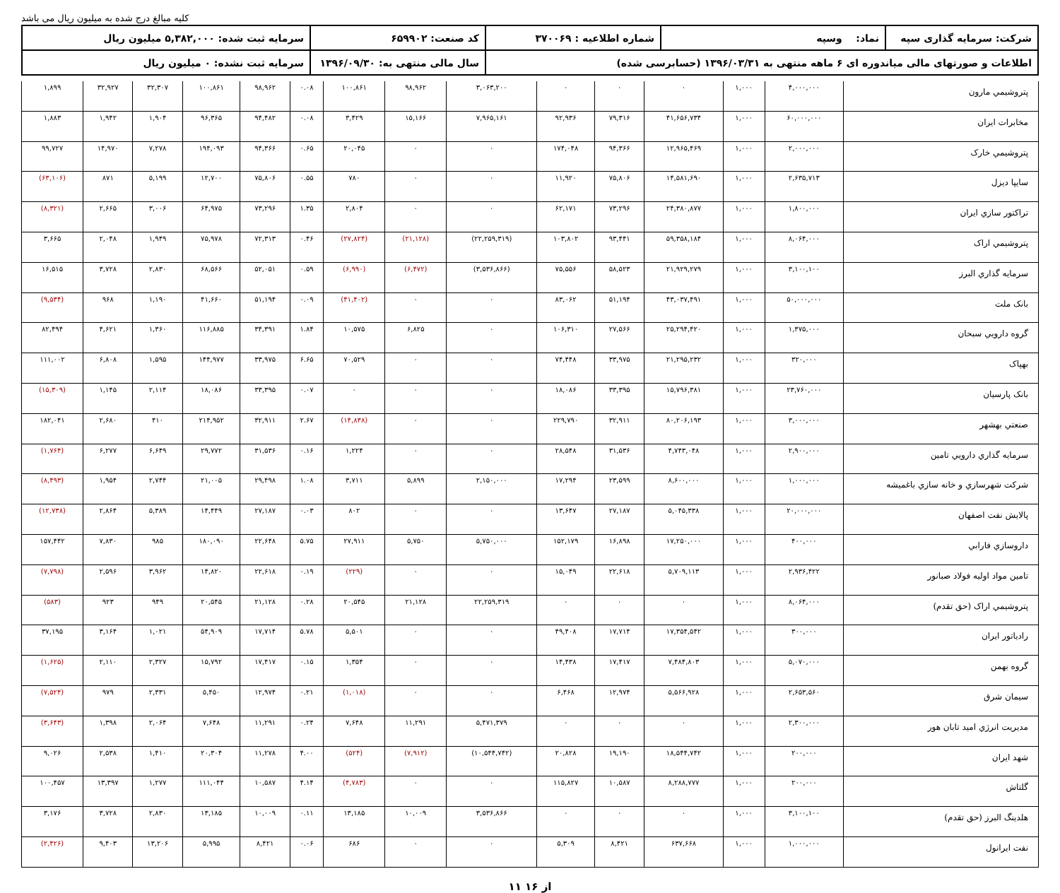کلیه مبالغ درج شده به میلیون ریال می باشد
| شرکت: سرمایه گذاری سپه | نماد: وسپه | شماره اطلاعیه : ۳۷۰۰۶۹ | کد صنعت: ۶۵۹۹۰۲ | سرمایه ثبت شده: ۵,۳۸۲,۰۰۰ میلیون ریال |
| اطلاعات و صورتهای مالی میاندوره ای ۶ ماهه منتهی به ۱۳۹۶/۰۳/۳۱ (حسابرسی شده) | | | سال مالی منتهی به: ۱۳۹۶/۰۹/۳۰ | سرمایه ثبت نشده: ۰ میلیون ریال |
| پتروشيمي مارون | ۴,۰۰۰,۰۰۰ | ۱,۰۰۰ | ۰ | ۰ | ۰ | ۳,۰۶۳,۲۰۰ | ۹۸,۹۶۲ | ۱۰۰,۸۶۱ | ۰.۰۸ | ۹۸,۹۶۲ | ۱۰۰,۸۶۱ | ۳۲,۳۰۷ | ۳۲,۹۲۷ | ۱,۸۹۹ |
| مخابرات ايران | ۶۰,۰۰۰,۰۰۰ | ۱,۰۰۰ | ۴۱,۶۵۶,۷۳۴ | ۷۹,۳۱۶ | ۹۲,۹۳۶ | ۷,۹۶۵,۱۶۱ | ۱۵,۱۶۶ | ۳,۴۲۹ | ۰.۰۸ | ۹۴,۴۸۲ | ۹۶,۳۶۵ | ۱,۹۰۴ | ۱,۹۴۲ | ۱,۸۸۳ |
| پتروشيمي خارک | ۲,۰۰۰,۰۰۰ | ۱,۰۰۰ | ۱۲,۹۶۵,۴۶۹ | ۹۴,۳۶۶ | ۱۷۴,۰۴۸ | ۰ | ۰ | ۲۰,۰۴۵ | ۰.۶۵ | ۹۴,۳۶۶ | ۱۹۴,۰۹۳ | ۷,۲۷۸ | ۱۴,۹۷۰ | ۹۹,۷۲۷ |
| سايپا ديزل | ۲,۶۳۵,۷۱۳ | ۱,۰۰۰ | ۱۴,۵۸۱,۶۹۰ | ۷۵,۸۰۶ | ۱۱,۹۲۰ | ۰ | ۰ | ۷۸۰ | ۰.۵۵ | ۷۵,۸۰۶ | ۱۲,۷۰۰ | ۵,۱۹۹ | ۸۷۱ | (۶۳,۱۰۶) |
| تراکتور سازي ايران | ۱,۸۰۰,۰۰۰ | ۱,۰۰۰ | ۲۴,۳۸۰,۸۷۷ | ۷۳,۲۹۶ | ۶۲,۱۷۱ | ۰ | ۰ | ۲,۸۰۴ | ۱.۳۵ | ۷۳,۲۹۶ | ۶۴,۹۷۵ | ۳,۰۰۶ | ۲,۶۶۵ | (۸,۳۲۱) |
| پتروشيمي اراک | ۸,۰۶۴,۰۰۰ | ۱,۰۰۰ | ۵۹,۳۵۸,۱۸۴ | ۹۳,۴۴۱ | ۱۰۳,۸۰۲ | (۲۲,۲۵۹,۳۱۹) | (۲۱,۱۲۸) | (۲۷,۸۲۴) | ۰.۴۶ | ۷۲,۳۱۳ | ۷۵,۹۷۸ | ۱,۹۴۹ | ۲,۰۴۸ | ۳,۶۶۵ |
| سرمايه گذاري البرز | ۳,۱۰۰,۱۰۰ | ۱,۰۰۰ | ۲۱,۹۲۹,۲۷۹ | ۵۸,۵۲۳ | ۷۵,۵۵۶ | (۳,۵۳۶,۸۶۶) | (۶,۴۷۲) | (۶,۹۹۰) | ۰.۵۹ | ۵۲,۰۵۱ | ۶۸,۵۶۶ | ۲,۸۳۰ | ۳,۷۲۸ | ۱۶,۵۱۵ |
| بانک ملت | ۵۰,۰۰۰,۰۰۰ | ۱,۰۰۰ | ۴۳,۰۳۷,۴۹۱ | ۵۱,۱۹۴ | ۸۳,۰۶۲ | ۰ | ۰ | (۴۱,۴۰۲) | ۰.۰۹ | ۵۱,۱۹۴ | ۴۱,۶۶۰ | ۱,۱۹۰ | ۹۶۸ | (۹,۵۳۴) |
| گروه دارويي سبحان | ۱,۳۷۵,۰۰۰ | ۱,۰۰۰ | ۲۵,۲۹۴,۴۲۰ | ۲۷,۵۶۶ | ۱۰۶,۳۱۰ | ۰ | ۶,۸۲۵ | ۱۰,۵۷۵ | ۱.۸۴ | ۳۴,۳۹۱ | ۱۱۶,۸۸۵ | ۱,۳۶۰ | ۴,۶۲۱ | ۸۲,۴۹۴ |
| بهپاک | ۳۲۰,۰۰۰ | ۱,۰۰۰ | ۲۱,۲۹۵,۲۳۲ | ۳۳,۹۷۵ | ۷۴,۴۴۸ | ۰ | ۰ | ۷۰,۵۲۹ | ۶.۶۵ | ۳۳,۹۷۵ | ۱۴۴,۹۷۷ | ۱,۵۹۵ | ۶,۸۰۸ | ۱۱۱,۰۰۲ |
| بانک پارسيان | ۲۳,۷۶۰,۰۰۰ | ۱,۰۰۰ | ۱۵,۷۹۶,۳۸۱ | ۳۳,۳۹۵ | ۱۸,۰۸۶ | ۰ | ۰ | ۰ | ۰.۰۷ | ۳۳,۳۹۵ | ۱۸,۰۸۶ | ۲,۱۱۴ | ۱,۱۴۵ | (۱۵,۳۰۹) |
| صنعتي بهشهر | ۳,۰۰۰,۰۰۰ | ۱,۰۰۰ | ۸۰,۲۰۶,۱۹۳ | ۳۲,۹۱۱ | ۲۲۹,۷۹۰ | ۰ | ۰ | (۱۴,۸۳۸) | ۲.۶۷ | ۳۲,۹۱۱ | ۲۱۴,۹۵۲ | ۴۱۰ | ۲,۶۸۰ | ۱۸۲,۰۴۱ |
| سرمايه گذاري دارويي تامين | ۲,۹۰۰,۰۰۰ | ۱,۰۰۰ | ۴,۷۴۳,۰۴۸ | ۳۱,۵۳۶ | ۲۸,۵۴۸ | ۰ | ۰ | ۱,۲۲۴ | ۰.۱۶ | ۳۱,۵۳۶ | ۲۹,۷۷۲ | ۶,۶۴۹ | ۶,۲۷۷ | (۱,۷۶۴) |
| شرکت شهرسازي و خانه سازي باغميشه | ۱,۰۰۰,۰۰۰ | ۱,۰۰۰ | ۸,۶۰۰,۰۰۰ | ۲۳,۵۹۹ | ۱۷,۲۹۴ | ۲,۱۵۰,۰۰۰ | ۵,۸۹۹ | ۳,۷۱۱ | ۱.۰۸ | ۲۹,۴۹۸ | ۲۱,۰۰۵ | ۲,۷۴۴ | ۱,۹۵۴ | (۸,۴۹۳) |
| پالايش نفت اصفهان | ۲۰,۰۰۰,۰۰۰ | ۱,۰۰۰ | ۵,۰۴۵,۳۳۸ | ۲۷,۱۸۷ | ۱۳,۶۴۷ | ۰ | ۰ | ۸۰۲ | ۰.۰۳ | ۲۷,۱۸۷ | ۱۴,۴۴۹ | ۵,۳۸۹ | ۲,۸۶۴ | (۱۲,۷۳۸) |
| داروسازي فارابي | ۴۰۰,۰۰۰ | ۱,۰۰۰ | ۱۷,۲۵۰,۰۰۰ | ۱۶,۸۹۸ | ۱۵۲,۱۷۹ | ۵,۷۵۰,۰۰۰ | ۵,۷۵۰ | ۲۷,۹۱۱ | ۵.۷۵ | ۲۲,۶۴۸ | ۱۸۰,۰۹۰ | ۹۸۵ | ۷,۸۳۰ | ۱۵۷,۴۴۲ |
| تامين مواد اوليه فولاد صبانور | ۲,۹۳۶,۴۲۲ | ۱,۰۰۰ | ۵,۷۰۹,۱۱۳ | ۲۲,۶۱۸ | ۱۵,۰۴۹ | ۰ | ۰ | (۲۲۹) | ۰.۱۹ | ۲۲,۶۱۸ | ۱۴,۸۲۰ | ۳,۹۶۲ | ۲,۵۹۶ | (۷,۷۹۸) |
| پتروشيمي اراک (حق تقدم) | ۸,۰۶۴,۰۰۰ | ۱,۰۰۰ | ۰ | ۰ | ۰ | ۲۲,۲۵۹,۳۱۹ | ۲۱,۱۲۸ | ۲۰,۵۴۵ | ۰.۲۸ | ۲۱,۱۲۸ | ۲۰,۵۴۵ | ۹۴۹ | ۹۲۳ | (۵۸۳) |
| رادياتور ايران | ۳۰۰,۰۰۰ | ۱,۰۰۰ | ۱۷,۳۵۴,۵۴۲ | ۱۷,۷۱۴ | ۴۹,۴۰۸ | ۰ | ۰ | ۵,۵۰۱ | ۵.۷۸ | ۱۷,۷۱۴ | ۵۴,۹۰۹ | ۱,۰۲۱ | ۳,۱۶۴ | ۳۷,۱۹۵ |
| گروه بهمن | ۵,۰۷۰,۰۰۰ | ۱,۰۰۰ | ۷,۴۸۴,۸۰۳ | ۱۷,۴۱۷ | ۱۴,۴۳۸ | ۰ | ۰ | ۱,۳۵۴ | ۰.۱۵ | ۱۷,۴۱۷ | ۱۵,۷۹۲ | ۲,۳۲۷ | ۲,۱۱۰ | (۱,۶۲۵) |
| سيمان شرق | ۲,۶۵۳,۵۶۰ | ۱,۰۰۰ | ۵,۵۶۶,۹۲۸ | ۱۲,۹۷۴ | ۶,۴۶۸ | ۰ | ۰ | (۱,۰۱۸) | ۰.۲۱ | ۱۲,۹۷۴ | ۵,۴۵۰ | ۲,۳۳۱ | ۹۷۹ | (۷,۵۲۴) |
| مديريت انرژي اميد تابان هور | ۲,۳۰۰,۰۰۰ | ۱,۰۰۰ | ۰ | ۰ | ۰ | ۵,۴۷۱,۳۷۹ | ۱۱,۲۹۱ | ۷,۶۴۸ | ۰.۲۴ | ۱۱,۲۹۱ | ۷,۶۴۸ | ۲,۰۶۴ | ۱,۳۹۸ | (۳,۶۴۳) |
| شهد ايران | ۲۰۰,۰۰۰ | ۱,۰۰۰ | ۱۸,۵۴۴,۷۴۲ | ۱۹,۱۹۰ | ۲۰,۸۲۸ | (۱۰,۵۴۴,۷۴۲) | (۷,۹۱۲) | (۵۲۴) | ۴.۰۰ | ۱۱,۲۷۸ | ۲۰,۳۰۴ | ۱,۴۱۰ | ۲,۵۳۸ | ۹,۰۲۶ |
| گلتاش | ۲۰۰,۰۰۰ | ۱,۰۰۰ | ۸,۲۸۸,۷۷۷ | ۱۰,۵۸۷ | ۱۱۵,۸۲۷ | ۰ | ۰ | (۴,۷۸۳) | ۴.۱۴ | ۱۰,۵۸۷ | ۱۱۱,۰۴۴ | ۱,۲۷۷ | ۱۳,۳۹۷ | ۱۰۰,۴۵۷ |
| هلدينگ البرز (حق تقدم) | ۳,۱۰۰,۱۰۰ | ۱,۰۰۰ | ۰ | ۰ | ۰ | ۳,۵۳۶,۸۶۶ | ۱۰,۰۰۹ | ۱۳,۱۸۵ | ۰.۱۱ | ۱۰,۰۰۹ | ۱۳,۱۸۵ | ۲,۸۳۰ | ۳,۷۲۸ | ۳,۱۷۶ |
| نفت ايرانول | ۱,۰۰۰,۰۰۰ | ۱,۰۰۰ | ۶۳۷,۶۶۸ | ۸,۴۲۱ | ۵,۳۰۹ | ۰ | ۰ | ۶۸۶ | ۰.۰۶ | ۸,۴۲۱ | ۵,۹۹۵ | ۱۳,۲۰۶ | ۹,۴۰۳ | (۲,۴۲۶) |
۱۱ از ۱۶